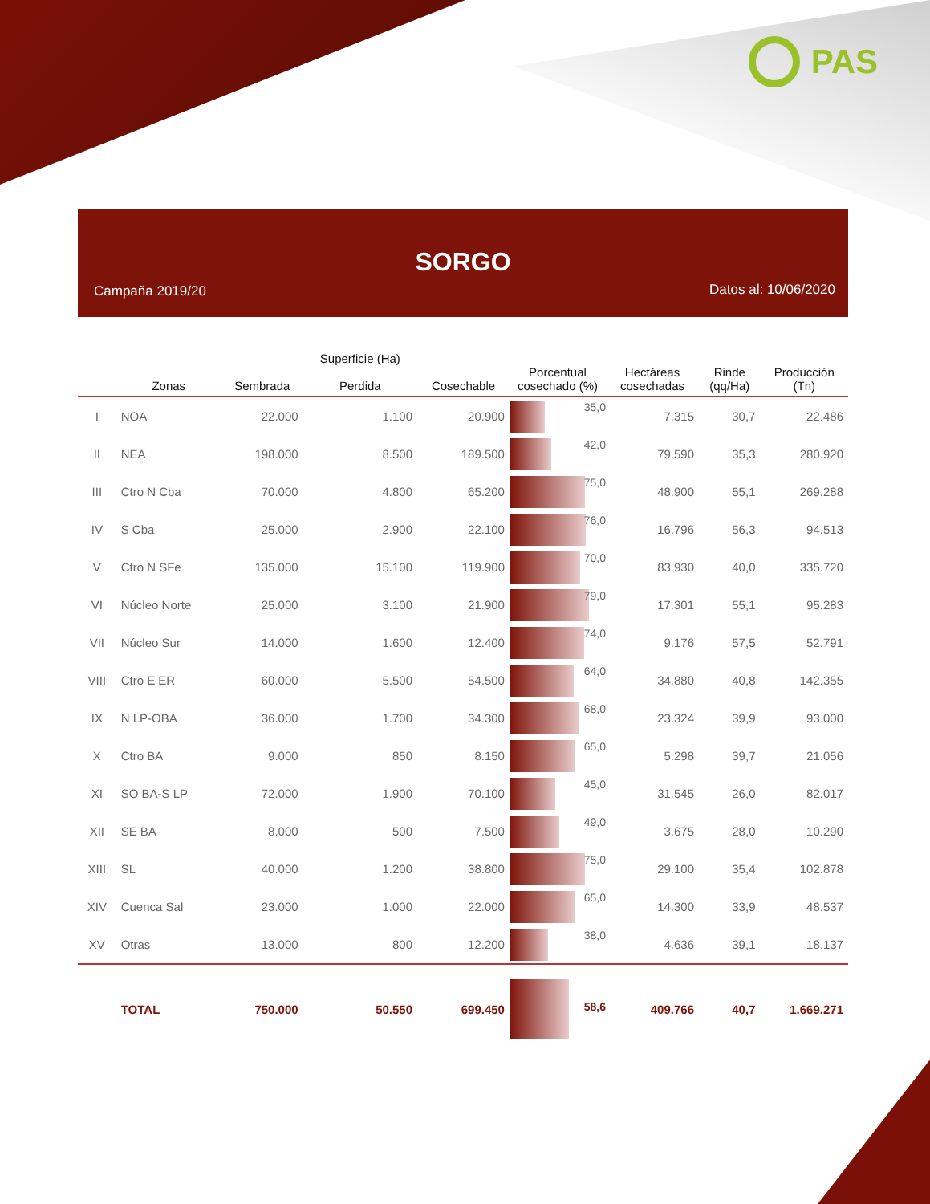PAS
SORGO
Campaña 2019/20 Datos al: 10/06/2020
| | Zonas | Sembrada | Superficie (Ha) Perdida | Cosechable | Porcentual cosechado (%) | Hectáreas cosechadas | Rinde (qq/Ha) | Producción (Tn) |
| --- | --- | --- | --- | --- | --- | --- | --- | --- |
| I | NOA | 22.000 | 1.100 | 20.900 | 35,0 | 7.315 | 30,7 | 22.486 |
| II | NEA | 198.000 | 8.500 | 189.500 | 42,0 | 79.590 | 35,3 | 280.920 |
| III | Ctro N Cba | 70.000 | 4.800 | 65.200 | 75,0 | 48.900 | 55,1 | 269.288 |
| IV | S Cba | 25.000 | 2.900 | 22.100 | 76,0 | 16.796 | 56,3 | 94.513 |
| V | Ctro N SFe | 135.000 | 15.100 | 119.900 | 70,0 | 83.930 | 40,0 | 335.720 |
| VI | Núcleo Norte | 25.000 | 3.100 | 21.900 | 79,0 | 17.301 | 55,1 | 95.283 |
| VII | Núcleo Sur | 14.000 | 1.600 | 12.400 | 74,0 | 9.176 | 57,5 | 52.791 |
| VIII | Ctro E ER | 60.000 | 5.500 | 54.500 | 64,0 | 34.880 | 40,8 | 142.355 |
| IX | N LP-OBA | 36.000 | 1.700 | 34.300 | 68,0 | 23.324 | 39,9 | 93.000 |
| X | Ctro BA | 9.000 | 850 | 8.150 | 65,0 | 5.298 | 39,7 | 21.056 |
| XI | SO BA-S LP | 72.000 | 1.900 | 70.100 | 45,0 | 31.545 | 26,0 | 82.017 |
| XII | SE BA | 8.000 | 500 | 7.500 | 49,0 | 3.675 | 28,0 | 10.290 |
| XIII | SL | 40.000 | 1.200 | 38.800 | 75,0 | 29.100 | 35,4 | 102.878 |
| XIV | Cuenca Sal | 23.000 | 1.000 | 22.000 | 65,0 | 14.300 | 33,9 | 48.537 |
| XV | Otras | 13.000 | 800 | 12.200 | 38,0 | 4.636 | 39,1 | 18.137 |
| | TOTAL | 750.000 | 50.550 | 699.450 | 58,6 | 409.766 | 40,7 | 1.669.271 |